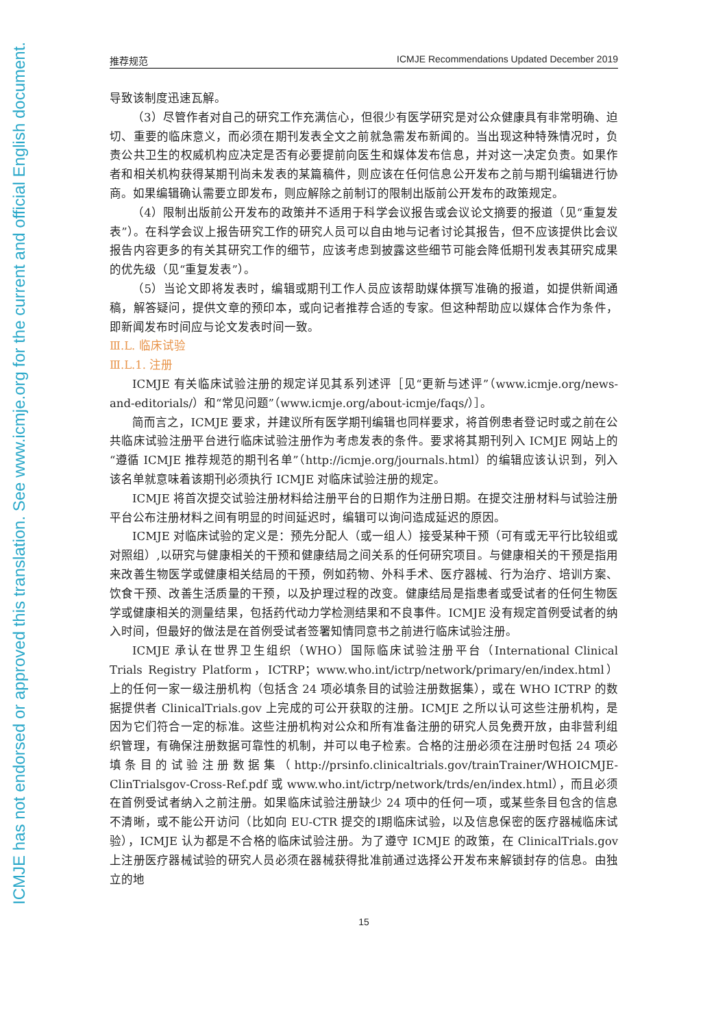ICMJE has not endorsed or approved this translation. See www.icmje.org for the current and official English document.
推荐规范 ICMJE Recommendations Updated December 2019
导致该制度迅速瓦解。
（3）尽管作者对自己的研究工作充满信心，但很少有医学研究是对公众健康具有非常明确、迫切、重要的临床意义，而必须在期刊发表全文之前就急需发布新闻的。当出现这种特殊情况时，负责公共卫生的权威机构应决定是否有必要提前向医生和媒体发布信息，并对这一决定负责。如果作者和相关机构获得某期刊尚未发表的某篇稿件，则应该在任何信息公开发布之前与期刊编辑进行协商。如果编辑确认需要立即发布，则应解除之前制订的限制出版前公开发布的政策规定。
（4）限制出版前公开发布的政策并不适用于科学会议报告或会议论文摘要的报道（见“重复发表”）。在科学会议上报告研究工作的研究人员可以自由地与记者讨论其报告，但不应该提供比会议报告内容更多的有关其研究工作的细节，应该考虑到披露这些细节可能会降低期刊发表其研究成果的优先级（见“重复发表”）。
（5）当论文即将发表时，编辑或期刊工作人员应该帮助媒体撰写准确的报道，如提供新闻通稿，解答疑问，提供文章的预印本，或向记者推荐合适的专家。但这种帮助应以媒体合作为条件，即新闻发布时间应与论文发表时间一致。
Ⅲ.L. 临床试验
Ⅲ.L.1. 注册
ICMJE 有关临床试验注册的规定详见其系列述评［见“更新与述评”（www.icmje.org/news-and-editorials/）和“常见问题”（www.icmje.org/about-icmje/faqs/）］。
简而言之，ICMJE 要求，并建议所有医学期刊编辑也同样要求，将首例患者登记时或之前在公共临床试验注册平台进行临床试验注册作为考虑发表的条件。要求将其期刊列入 ICMJE 网站上的“遵循 ICMJE 推荐规范的期刊名单”（http://icmje.org/journals.html）的编辑应该认识到，列入该名单就意味着该期刊必须执行 ICMJE 对临床试验注册的规定。
ICMJE 将首次提交试验注册材料给注册平台的日期作为注册日期。在提交注册材料与试验注册平台公布注册材料之间有明显的时间延迟时，编辑可以询问造成延迟的原因。
ICMJE 对临床试验的定义是：预先分配人（或一组人）接受某种干预（可有或无平行比较组或对照组）,以研究与健康相关的干预和健康结局之间关系的任何研究项目。与健康相关的干预是指用来改善生物医学或健康相关结局的干预，例如药物、外科手术、医疗器械、行为治疗、培训方案、饮食干预、改善生活质量的干预，以及护理过程的改变。健康结局是指患者或受试者的任何生物医学或健康相关的测量结果，包括药代动力学检测结果和不良事件。ICMJE 没有规定首例受试者的纳入时间，但最好的做法是在首例受试者签署知情同意书之前进行临床试验注册。
ICMJE 承认在世界卫生组织（WHO）国际临床试验注册平台（International Clinical Trials Registry Platform，ICTRP；www.who.int/ictrp/network/primary/en/index.html）上的任何一家一级注册机构（包括含 24 项必填条目的试验注册数据集），或在 WHO ICTRP 的数据提供者 ClinicalTrials.gov 上完成的可公开获取的注册。ICMJE 之所以认可这些注册机构，是因为它们符合一定的标准。这些注册机构对公众和所有准备注册的研究人员免费开放，由非营利组织管理，有确保注册数据可靠性的机制，并可以电子检索。合格的注册必须在注册时包括 24 项必填条目的试验注册数据集（http://prsinfo.clinicaltrials.gov/trainTrainer/WHOICMJE-ClinTrialsgov-Cross-Ref.pdf 或 www.who.int/ictrp/network/trds/en/index.html），而且必须在首例受试者纳入之前注册。如果临床试验注册缺少 24 项中的任何一项，或某些条目包含的信息不清晰，或不能公开访问（比如向 EU-CTR 提交的Ⅰ期临床试验，以及信息保密的医疗器械临床试验），ICMJE 认为都是不合格的临床试验注册。为了遵守 ICMJE 的政策，在 ClinicalTrials.gov 上注册医疗器械试验的研究人员必须在器械获得批准前通过选择公开发布来解锁封存的信息。由独立的地
15